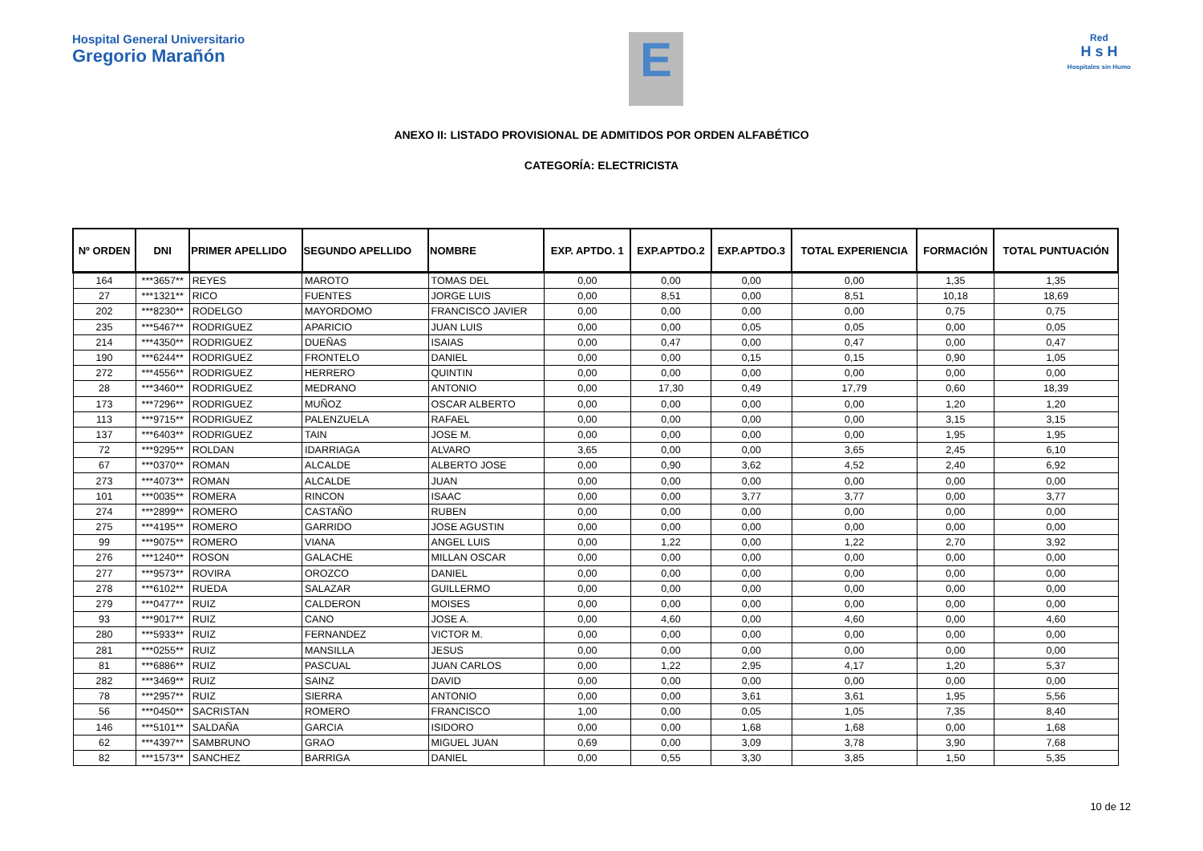Hospital General Universitario
Gregorio Marañón
E
Red
H s H
Hospitales sin Humo
ANEXO II: LISTADO PROVISIONAL DE ADMITIDOS POR ORDEN ALFABÉTICO
CATEGORÍA: ELECTRICISTA
| Nº ORDEN | DNI | PRIMER APELLIDO | SEGUNDO APELLIDO | NOMBRE | EXP. APTDO. 1 | EXP.APTDO.2 | EXP.APTDO.3 | TOTAL EXPERIENCIA | FORMACIÓN | TOTAL PUNTUACIÓN |
| --- | --- | --- | --- | --- | --- | --- | --- | --- | --- | --- |
| 164 | ***3657** | REYES | MAROTO | TOMAS DEL | 0,00 | 0,00 | 0,00 | 0,00 | 1,35 | 1,35 |
| 27 | ***1321** | RICO | FUENTES | JORGE LUIS | 0,00 | 8,51 | 0,00 | 8,51 | 10,18 | 18,69 |
| 202 | ***8230** | RODELGO | MAYORDOMO | FRANCISCO JAVIER | 0,00 | 0,00 | 0,00 | 0,00 | 0,75 | 0,75 |
| 235 | ***5467** | RODRIGUEZ | APARICIO | JUAN LUIS | 0,00 | 0,00 | 0,05 | 0,05 | 0,00 | 0,05 |
| 214 | ***4350** | RODRIGUEZ | DUEÑAS | ISAIAS | 0,00 | 0,47 | 0,00 | 0,47 | 0,00 | 0,47 |
| 190 | ***6244** | RODRIGUEZ | FRONTELO | DANIEL | 0,00 | 0,00 | 0,15 | 0,15 | 0,90 | 1,05 |
| 272 | ***4556** | RODRIGUEZ | HERRERO | QUINTIN | 0,00 | 0,00 | 0,00 | 0,00 | 0,00 | 0,00 |
| 28 | ***3460** | RODRIGUEZ | MEDRANO | ANTONIO | 0,00 | 17,30 | 0,49 | 17,79 | 0,60 | 18,39 |
| 173 | ***7296** | RODRIGUEZ | MUÑOZ | OSCAR ALBERTO | 0,00 | 0,00 | 0,00 | 0,00 | 1,20 | 1,20 |
| 113 | ***9715** | RODRIGUEZ | PALENZUELA | RAFAEL | 0,00 | 0,00 | 0,00 | 0,00 | 3,15 | 3,15 |
| 137 | ***6403** | RODRIGUEZ | TAIN | JOSE M. | 0,00 | 0,00 | 0,00 | 0,00 | 1,95 | 1,95 |
| 72 | ***9295** | ROLDAN | IDARRIAGA | ALVARO | 3,65 | 0,00 | 0,00 | 3,65 | 2,45 | 6,10 |
| 67 | ***0370** | ROMAN | ALCALDE | ALBERTO JOSE | 0,00 | 0,90 | 3,62 | 4,52 | 2,40 | 6,92 |
| 273 | ***4073** | ROMAN | ALCALDE | JUAN | 0,00 | 0,00 | 0,00 | 0,00 | 0,00 | 0,00 |
| 101 | ***0035** | ROMERA | RINCON | ISAAC | 0,00 | 0,00 | 3,77 | 3,77 | 0,00 | 3,77 |
| 274 | ***2899** | ROMERO | CASTAÑO | RUBEN | 0,00 | 0,00 | 0,00 | 0,00 | 0,00 | 0,00 |
| 275 | ***4195** | ROMERO | GARRIDO | JOSE AGUSTIN | 0,00 | 0,00 | 0,00 | 0,00 | 0,00 | 0,00 |
| 99 | ***9075** | ROMERO | VIANA | ANGEL LUIS | 0,00 | 1,22 | 0,00 | 1,22 | 2,70 | 3,92 |
| 276 | ***1240** | ROSON | GALACHE | MILLAN OSCAR | 0,00 | 0,00 | 0,00 | 0,00 | 0,00 | 0,00 |
| 277 | ***9573** | ROVIRA | OROZCO | DANIEL | 0,00 | 0,00 | 0,00 | 0,00 | 0,00 | 0,00 |
| 278 | ***6102** | RUEDA | SALAZAR | GUILLERMO | 0,00 | 0,00 | 0,00 | 0,00 | 0,00 | 0,00 |
| 279 | ***0477** | RUIZ | CALDERON | MOISES | 0,00 | 0,00 | 0,00 | 0,00 | 0,00 | 0,00 |
| 93 | ***9017** | RUIZ | CANO | JOSE A. | 0,00 | 4,60 | 0,00 | 4,60 | 0,00 | 4,60 |
| 280 | ***5933** | RUIZ | FERNANDEZ | VICTOR M. | 0,00 | 0,00 | 0,00 | 0,00 | 0,00 | 0,00 |
| 281 | ***0255** | RUIZ | MANSILLA | JESUS | 0,00 | 0,00 | 0,00 | 0,00 | 0,00 | 0,00 |
| 81 | ***6886** | RUIZ | PASCUAL | JUAN CARLOS | 0,00 | 1,22 | 2,95 | 4,17 | 1,20 | 5,37 |
| 282 | ***3469** | RUIZ | SAINZ | DAVID | 0,00 | 0,00 | 0,00 | 0,00 | 0,00 | 0,00 |
| 78 | ***2957** | RUIZ | SIERRA | ANTONIO | 0,00 | 0,00 | 3,61 | 3,61 | 1,95 | 5,56 |
| 56 | ***0450** | SACRISTAN | ROMERO | FRANCISCO | 1,00 | 0,00 | 0,05 | 1,05 | 7,35 | 8,40 |
| 146 | ***5101** | SALDAÑA | GARCIA | ISIDORO | 0,00 | 0,00 | 1,68 | 1,68 | 0,00 | 1,68 |
| 62 | ***4397** | SAMBRUNO | GRAO | MIGUEL JUAN | 0,69 | 0,00 | 3,09 | 3,78 | 3,90 | 7,68 |
| 82 | ***1573** | SANCHEZ | BARRIGA | DANIEL | 0,00 | 0,55 | 3,30 | 3,85 | 1,50 | 5,35 |
10 de 12